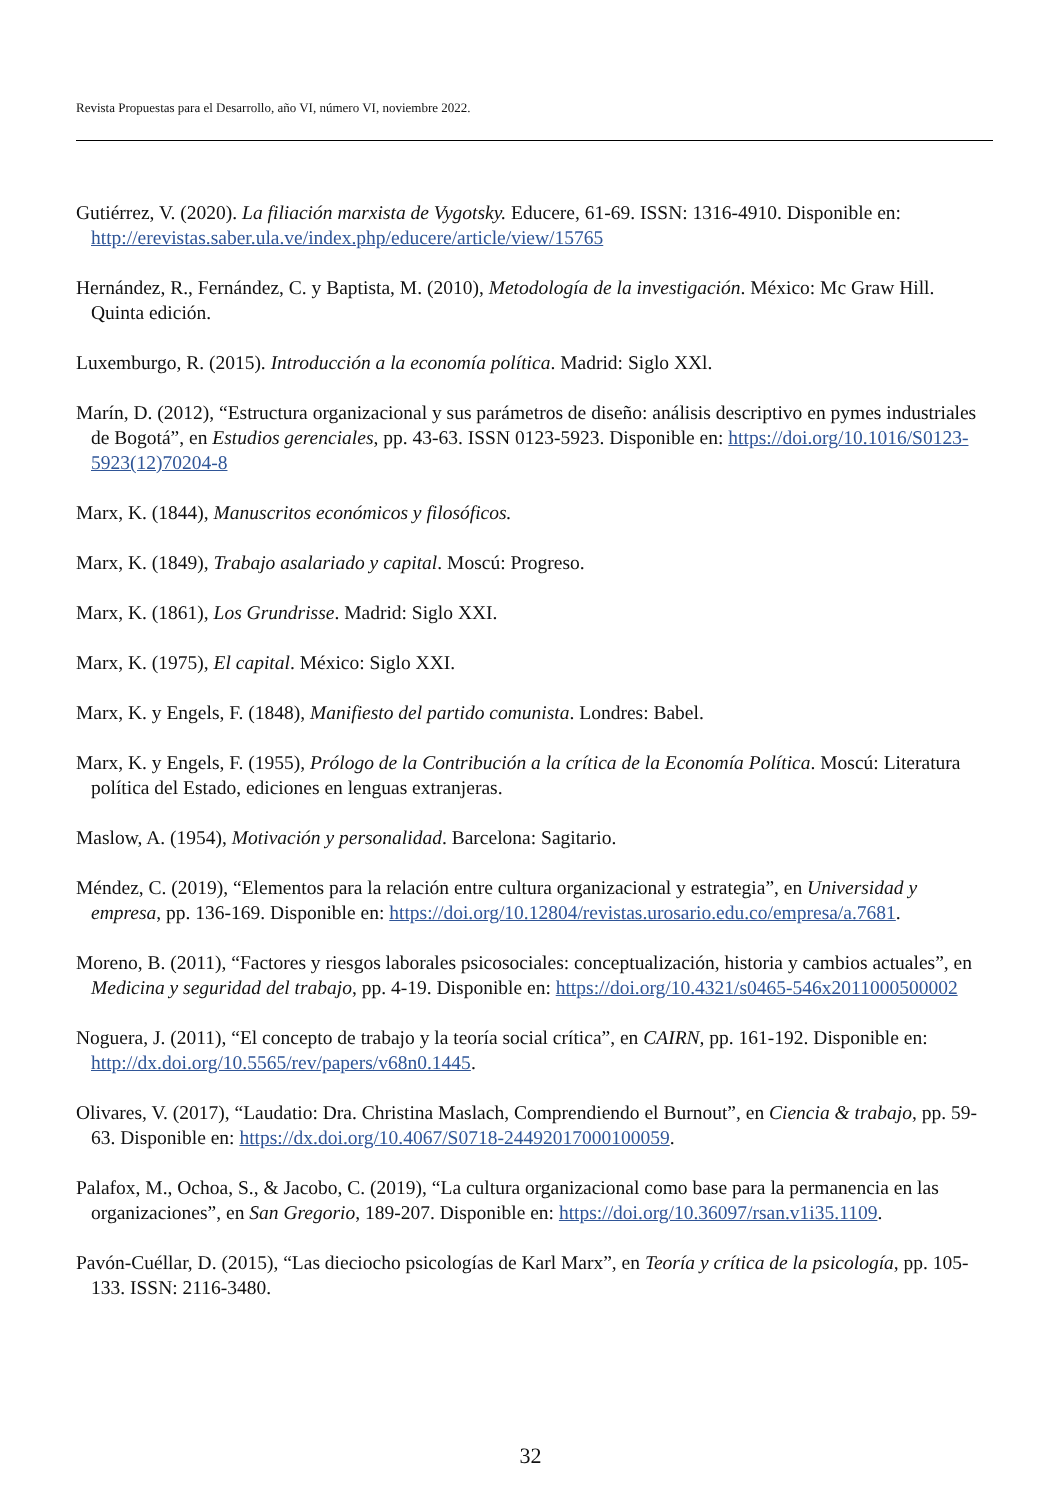Revista Propuestas para el Desarrollo, año VI, número VI, noviembre 2022.
Gutiérrez, V. (2020). La filiación marxista de Vygotsky. Educere, 61-69. ISSN: 1316-4910. Disponible en: http://erevistas.saber.ula.ve/index.php/educere/article/view/15765
Hernández, R., Fernández, C. y Baptista, M. (2010), Metodología de la investigación. México: Mc Graw Hill. Quinta edición.
Luxemburgo, R. (2015). Introducción a la economía política. Madrid: Siglo XXl.
Marín, D. (2012), “Estructura organizacional y sus parámetros de diseño: análisis descriptivo en pymes industriales de Bogotá”, en Estudios gerenciales, pp. 43-63. ISSN 0123-5923. Disponible en: https://doi.org/10.1016/S0123-5923(12)70204-8
Marx, K. (1844), Manuscritos económicos y filosóficos.
Marx, K. (1849), Trabajo asalariado y capital. Moscú: Progreso.
Marx, K. (1861), Los Grundrisse. Madrid: Siglo XXI.
Marx, K. (1975), El capital. México: Siglo XXI.
Marx, K. y Engels, F. (1848), Manifiesto del partido comunista. Londres: Babel.
Marx, K. y Engels, F. (1955), Prólogo de la Contribución a la crítica de la Economía Política. Moscú: Literatura política del Estado, ediciones en lenguas extranjeras.
Maslow, A. (1954), Motivación y personalidad. Barcelona: Sagitario.
Méndez, C. (2019), “Elementos para la relación entre cultura organizacional y estrategia”, en Universidad y empresa, pp. 136-169. Disponible en: https://doi.org/10.12804/revistas.urosario.edu.co/empresa/a.7681.
Moreno, B. (2011), “Factores y riesgos laborales psicosociales: conceptualización, historia y cambios actuales”, en Medicina y seguridad del trabajo, pp. 4-19. Disponible en: https://doi.org/10.4321/s0465-546x2011000500002
Noguera, J. (2011), “El concepto de trabajo y la teoría social crítica”, en CAIRN, pp. 161-192. Disponible en: http://dx.doi.org/10.5565/rev/papers/v68n0.1445.
Olivares, V. (2017), “Laudatio: Dra. Christina Maslach, Comprendiendo el Burnout”, en Ciencia & trabajo, pp. 59-63. Disponible en: https://dx.doi.org/10.4067/S0718-24492017000100059.
Palafox, M., Ochoa, S., & Jacobo, C. (2019), “La cultura organizacional como base para la permanencia en las organizaciones”, en San Gregorio, 189-207. Disponible en: https://doi.org/10.36097/rsan.v1i35.1109.
Pavón-Cuéllar, D. (2015), “Las dieciocho psicologías de Karl Marx”, en Teoría y crítica de la psicología, pp. 105-133. ISSN: 2116-3480.
32